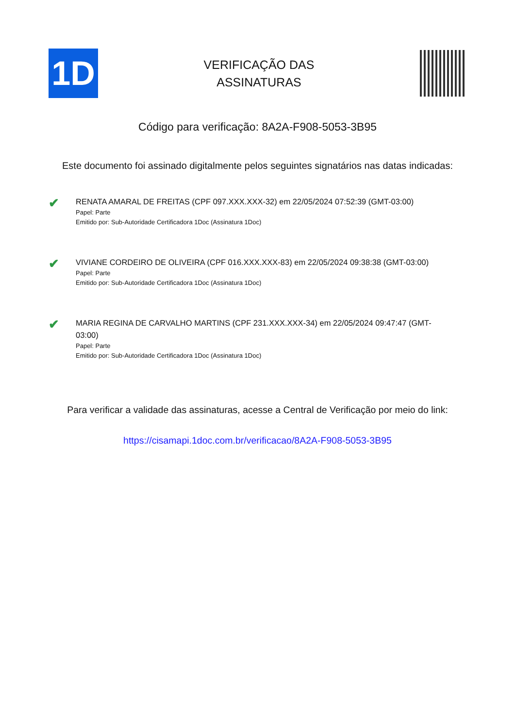1D
VERIFICAÇÃO DAS
ASSINATURAS
Código para verificação: 8A2A-F908-5053-3B95
Este documento foi assinado digitalmente pelos seguintes signatários nas datas indicadas:
✔
RENATA AMARAL DE FREITAS (CPF 097.XXX.XXX-32) em 22/05/2024 07:52:39 (GMT-03:00)
Papel: Parte
Emitido por: Sub-Autoridade Certificadora 1Doc (Assinatura 1Doc)
✔
VIVIANE CORDEIRO DE OLIVEIRA (CPF 016.XXX.XXX-83) em 22/05/2024 09:38:38 (GMT-03:00)
Papel: Parte
Emitido por: Sub-Autoridade Certificadora 1Doc (Assinatura 1Doc)
✔
MARIA REGINA DE CARVALHO MARTINS (CPF 231.XXX.XXX-34) em 22/05/2024 09:47:47 (GMT-03:00)
Papel: Parte
Emitido por: Sub-Autoridade Certificadora 1Doc (Assinatura 1Doc)
Para verificar a validade das assinaturas, acesse a Central de Verificação por meio do link:
https://cisamapi.1doc.com.br/verificacao/8A2A-F908-5053-3B95